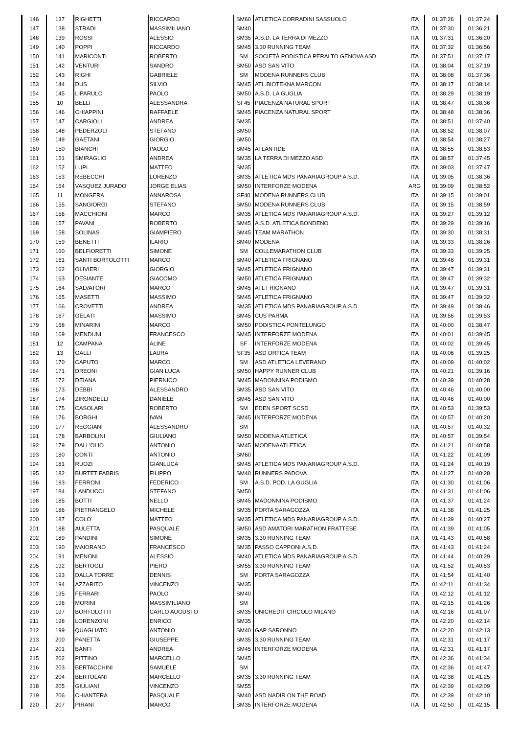| 146 | 137 | RIGHETTI | RICCARDO | SM60 | ATLETICA CORRADINI SASSUOLO | ITA | 01:37:26 | 01:37:24 |
| 147 | 138 | STRADI | MASSIMILIANO | SM40 | | ITA | 01:37:30 | 01:36:21 |
| 148 | 139 | ROSSI | ALESSIO | SM35 | A.S.D. LA TERRA DI MEZZO | ITA | 01:37:31 | 01:36:20 |
| 149 | 140 | POPPI | RICCARDO | SM45 | 3.30 RUNNING TEAM | ITA | 01:37:32 | 01:36:56 |
| 150 | 141 | MARICONTI | ROBERTO | SM | SOCIETÀ PODISTICA PERALTO GENOVA ASD | ITA | 01:37:51 | 01:37:17 |
| 151 | 142 | VENTURI | SANDRO | SM50 | ASD SAN VITO | ITA | 01:38:04 | 01:37:19 |
| 152 | 143 | RIGHI | GABRIELE | SM | MODENA RUNNERS CLUB | ITA | 01:38:08 | 01:37:36 |
| 153 | 144 | DUS | SILVIO | SM45 | ATL.BIOTEKNA MARCON | ITA | 01:38:17 | 01:38:14 |
| 154 | 145 | LIPARULO | PAOLO | SM50 | A.S.D. LA GUGLIA | ITA | 01:38:29 | 01:38:19 |
| 155 | 10 | BELLI | ALESSANDRA | SF45 | PIACENZA NATURAL SPORT | ITA | 01:38:47 | 01:38:36 |
| 156 | 146 | CHIAPPINI | RAFFAELE | SM45 | PIACENZA NATURAL SPORT | ITA | 01:38:48 | 01:38:36 |
| 157 | 147 | CARGIOLI | ANDREA | SM35 | | ITA | 01:38:51 | 01:37:40 |
| 158 | 148 | PEDERZOLI | STEFANO | SM50 | | ITA | 01:38:52 | 01:38:07 |
| 159 | 149 | GAETANI | GIORGIO | SM50 | | ITA | 01:38:54 | 01:38:27 |
| 160 | 150 | BIANCHI | PAOLO | SM45 | ATLANTIDE | ITA | 01:38:55 | 01:38:53 |
| 161 | 151 | SMIRAGLIO | ANDREA | SM35 | LA TERRA DI MEZZO ASD | ITA | 01:38:57 | 01:37:45 |
| 162 | 152 | LUPI | MATTEO | SM35 | | ITA | 01:39:03 | 01:37:47 |
| 163 | 153 | REBECCHI | LORENZO | SM35 | ATLETICA MDS PANARIAGROUP A.S.D. | ITA | 01:39:05 | 01:38:36 |
| 164 | 154 | VASQUEZ JURADO | JORGE ELIAS | SM50 | INTERFORZE MODENA | ARG | 01:39:09 | 01:38:52 |
| 165 | 11 | MONGERA | ANNAROSA | SF40 | MODENA RUNNERS CLUB | ITA | 01:39:15 | 01:39:01 |
| 166 | 155 | SANGIORGI | STEFANO | SM50 | MODENA RUNNERS CLUB | ITA | 01:39:15 | 01:38:59 |
| 167 | 156 | MACCHIONI | MARCO | SM35 | ATLETICA MDS PANARIAGROUP A.S.D. | ITA | 01:39:27 | 01:39:12 |
| 168 | 157 | PAVANI | ROBERTO | SM45 | A.S.D. ATLETICA BONDENO | ITA | 01:39:29 | 01:39:16 |
| 169 | 158 | SOLINAS | GIAMPIERO | SM45 | TEAM MARATHON | ITA | 01:39:30 | 01:38:31 |
| 170 | 159 | BENETTI | ILARIO | SM40 | MODENA | ITA | 01:39:33 | 01:38:26 |
| 171 | 160 | BELFIORETTI | SIMONE | SM | COLLEMARATHON CLUB | ITA | 01:39:33 | 01:39:25 |
| 172 | 161 | SANTI BORTOLOTTI | MARCO | SM40 | ATLETICA FRIGNANO | ITA | 01:39:46 | 01:39:31 |
| 173 | 162 | OLIVIERI | GIORGIO | SM45 | ATLETICA FRIGNANO | ITA | 01:39:47 | 01:39:31 |
| 174 | 163 | DESIANTE | GIACOMO | SM50 | ATLETICA FRIGNANO | ITA | 01:39:47 | 01:39:32 |
| 175 | 164 | SALVATORI | MARCO | SM45 | ATL FRIGNANO | ITA | 01:39:47 | 01:39:31 |
| 176 | 165 | MASETTI | MASSIMO | SM45 | ATLETICA FRIGNANO | ITA | 01:39:47 | 01:39:32 |
| 177 | 166 | CROVETTI | ANDREA | SM35 | ATLETICA MDS PANARIAGROUP A.S.D. | ITA | 01:39:49 | 01:38:46 |
| 178 | 167 | GELATI | MASSIMO | SM45 | CUS PARMA | ITA | 01:39:56 | 01:39:53 |
| 179 | 168 | MINARINI | MARCO | SM50 | PODISTICA PONTELUNGO | ITA | 01:40:00 | 01:38:47 |
| 180 | 169 | MENDUNI | FRANCESCO | SM45 | INTERFORZE MODENA | ITA | 01:40:01 | 01:39:45 |
| 181 | 12 | CAMPANA | ALINE | SF | INTERFORZE MODENA | ITA | 01:40:02 | 01:39:45 |
| 182 | 13 | GALLI | LAURA | SF35 | ASD ORTICA TEAM | ITA | 01:40:06 | 01:39:25 |
| 183 | 170 | CAPUTO | MARCO | SM | ASD ATLETICA LEVERANO | ITA | 01:40:09 | 01:40:02 |
| 184 | 171 | DREONI | GIAN LUCA | SM50 | HAPPY RUNNER CLUB | ITA | 01:40:21 | 01:39:16 |
| 185 | 172 | DEIANA | PIERNICO | SM45 | MADONNINA PODISMO | ITA | 01:40:39 | 01:40:28 |
| 186 | 173 | DEBBI | ALESSANDRO | SM35 | ASD SAN VITO | ITA | 01:40:46 | 01:40:00 |
| 187 | 174 | ZIRONDELLI | DANIELE | SM45 | ASD SAN VITO | ITA | 01:40:46 | 01:40:00 |
| 188 | 175 | CASOLARI | ROBERTO | SM | EDEN SPORT SCSD | ITA | 01:40:53 | 01:39:53 |
| 189 | 176 | BORGHI | IVAN | SM45 | INTERFORZE MODENA | ITA | 01:40:57 | 01:40:20 |
| 190 | 177 | REGGIANI | ALESSANDRO | SM | | ITA | 01:40:57 | 01:40:32 |
| 191 | 178 | BARBOLINI | GIULIANO | SM50 | MODENA ATLETICA | ITA | 01:40:57 | 01:39:54 |
| 192 | 179 | DALL'OLIO | ANTONIO | SM45 | MODENAATLETICA | ITA | 01:41:21 | 01:40:58 |
| 193 | 180 | CONTI | ANTONIO | SM60 | | ITA | 01:41:22 | 01:41:09 |
| 194 | 181 | RUOZI | GIANLUCA | SM45 | ATLETICA MDS PANARIAGROUP A.S.D. | ITA | 01:41:24 | 01:40:19 |
| 195 | 182 | BURTET FABRIS | FILIPPO | SM40 | RUNNERS PADOVA | ITA | 01:41:27 | 01:40:28 |
| 196 | 183 | FERRONI | FEDERICO | SM | A.S.D. POD. LA GUGLIA | ITA | 01:41:30 | 01:41:06 |
| 197 | 184 | LANDUCCI | STEFANO | SM50 | | ITA | 01:41:31 | 01:41:06 |
| 198 | 185 | BOTTI | NELLO | SM45 | MADONNINA PODISMO | ITA | 01:41:37 | 01:41:24 |
| 199 | 186 | PIETRANGELO | MICHELE | SM35 | PORTA SARAGOZZA | ITA | 01:41:38 | 01:41:25 |
| 200 | 187 | COLO´ | MATTEO | SM35 | ATLETICA MDS PANARIAGROUP A.S.D. | ITA | 01:41:39 | 01:40:27 |
| 201 | 188 | AULETTA | PASQUALE | SM50 | ASD AMATORI MARATHON FRATTESE | ITA | 01:41:39 | 01:41:05 |
| 202 | 189 | PANDINI | SIMONE | SM35 | 3.30 RUNNING TEAM | ITA | 01:41:43 | 01:40:58 |
| 203 | 190 | MAIORANO | FRANCESCO | SM35 | PASSO CAPPONI A.S.D. | ITA | 01:41:43 | 01:41:24 |
| 204 | 191 | MENONI | ALESSIO | SM40 | ATLETICA MDS PANARIAGROUP A.S.D. | ITA | 01:41:44 | 01:40:29 |
| 205 | 192 | BERTOGLI | PIERO | SM55 | 3.30 RUNNING TEAM | ITA | 01:41:52 | 01:40:53 |
| 206 | 193 | DALLA TORRE | DENNIS | SM | PORTA SARAGOZZA | ITA | 01:41:54 | 01:41:40 |
| 207 | 194 | AZZARITO | VINCENZO | SM35 | | ITA | 01:42:11 | 01:41:34 |
| 208 | 195 | FERRARI | PAOLO | SM40 | | ITA | 01:42:12 | 01:41:12 |
| 209 | 196 | MORINI | MASSIMILIANO | SM | | ITA | 01:42:15 | 01:41:26 |
| 210 | 197 | BORTOLOTTI | CARLO AUGUSTO | SM35 | UNICREDIT CIRCOLO MILANO | ITA | 01:42:16 | 01:41:07 |
| 211 | 198 | LORENZONI | ENRICO | SM35 | | ITA | 01:42:20 | 01:42:14 |
| 212 | 199 | QUAGLIATO | ANTONIO | SM40 | GAP SARONNO | ITA | 01:42:20 | 01:42:13 |
| 213 | 200 | PANETTA | GIUSEPPE | SM35 | 3.30 RUNNING TEAM | ITA | 01:42:31 | 01:41:17 |
| 214 | 201 | BANFI | ANDREA | SM45 | INTERFORZE MODENA | ITA | 01:42:31 | 01:41:17 |
| 215 | 202 | PITTINO | MARCELLO | SM45 | | ITA | 01:42:36 | 01:41:34 |
| 216 | 203 | BERTACCHINI | SAMUELE | SM | | ITA | 01:42:36 | 01:41:47 |
| 217 | 204 | BERTOLANI | MARCELLO | SM35 | 3.30 RUNNING TEAM | ITA | 01:42:38 | 01:41:25 |
| 218 | 205 | GIULIANI | VINCENZO | SM55 | | ITA | 01:42:39 | 01:42:09 |
| 219 | 206 | CHIANTERA | PASQUALE | SM40 | ASD NADIR ON THE ROAD | ITA | 01:42:39 | 01:42:10 |
| 220 | 207 | PIRANI | MARCO | SM35 | INTERFORZE MODENA | ITA | 01:42:50 | 01:42:15 |